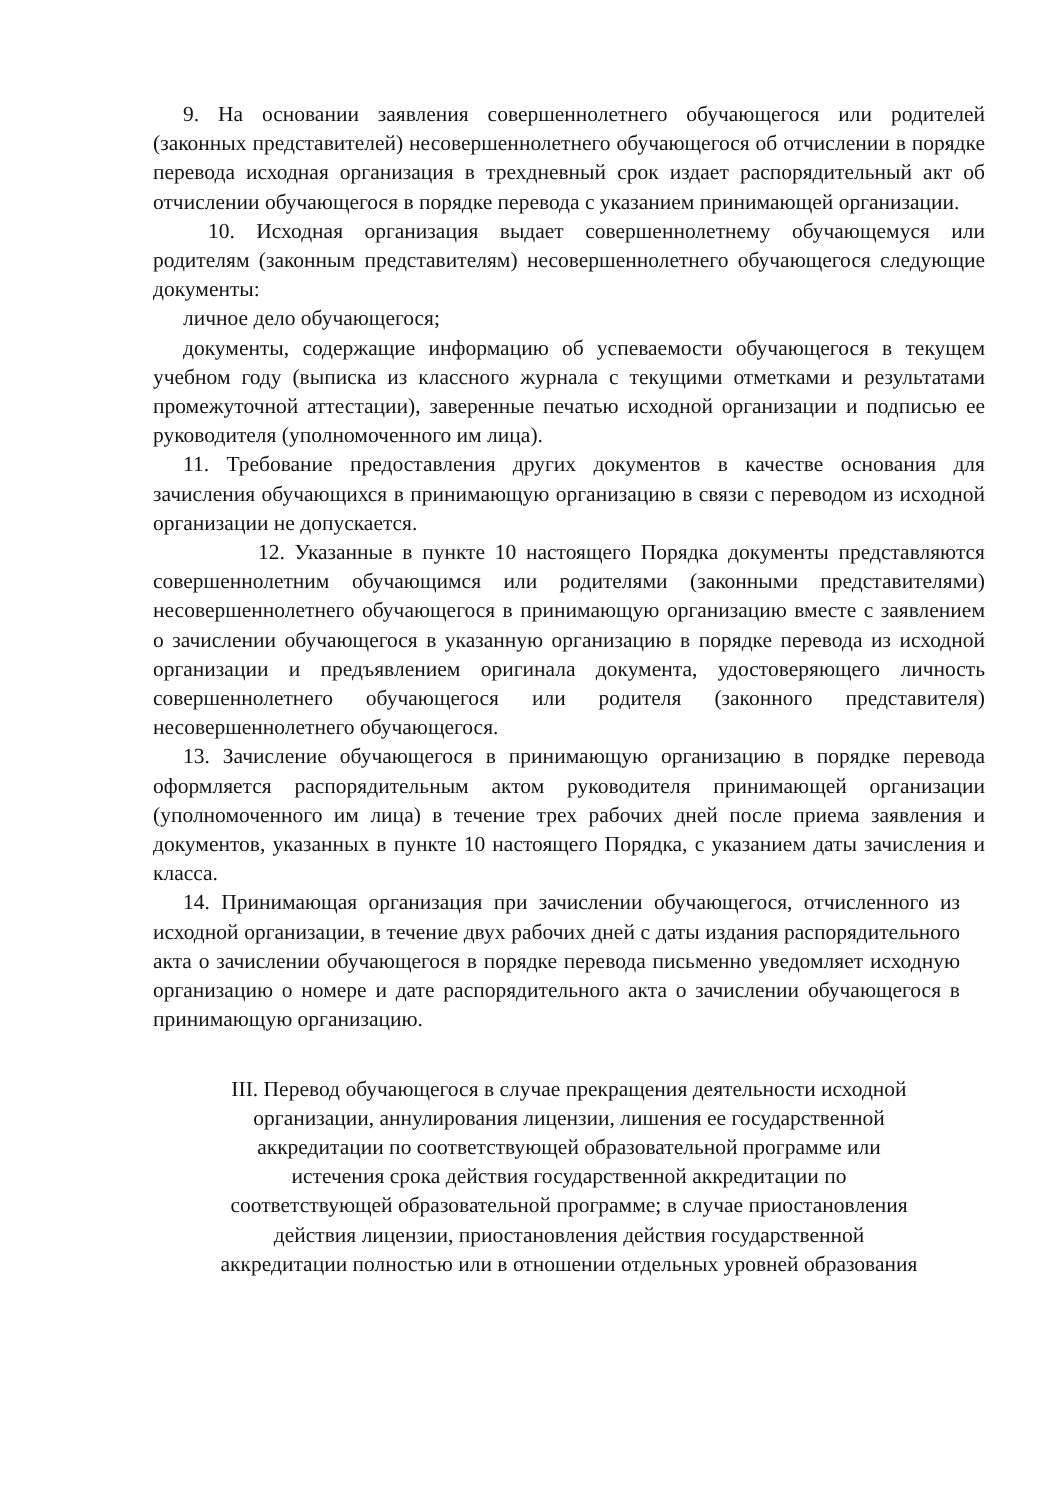9. На основании заявления совершеннолетнего обучающегося или родителей (законных представителей) несовершеннолетнего обучающегося об отчислении в порядке перевода исходная организация в трехдневный срок издает распорядительный акт об отчислении обучающегося в порядке перевода с указанием принимающей организации.
10. Исходная организация выдает совершеннолетнему обучающемуся или родителям (законным представителям) несовершеннолетнего обучающегося следующие документы:
личное дело обучающегося;
документы, содержащие информацию об успеваемости обучающегося в текущем учебном году (выписка из классного журнала с текущими отметками и результатами промежуточной аттестации), заверенные печатью исходной организации и подписью ее руководителя (уполномоченного им лица).
11. Требование предоставления других документов в качестве основания для зачисления обучающихся в принимающую организацию в связи с переводом из исходной организации не допускается.
12. Указанные в пункте 10 настоящего Порядка документы представляются совершеннолетним обучающимся или родителями (законными представителями) несовершеннолетнего обучающегося в принимающую организацию вместе с заявлением о зачислении обучающегося в указанную организацию в порядке перевода из исходной организации и предъявлением оригинала документа, удостоверяющего личность совершеннолетнего обучающегося или родителя (законного представителя) несовершеннолетнего обучающегося.
13. Зачисление обучающегося в принимающую организацию в порядке перевода оформляется распорядительным актом руководителя принимающей организации (уполномоченного им лица) в течение трех рабочих дней после приема заявления и документов, указанных в пункте 10 настоящего Порядка, с указанием даты зачисления и класса.
14. Принимающая организация при зачислении обучающегося, отчисленного из исходной организации, в течение двух рабочих дней с даты издания распорядительного акта о зачислении обучающегося в порядке перевода письменно уведомляет исходную организацию о номере и дате распорядительного акта о зачислении обучающегося в принимающую организацию.
III. Перевод обучающегося в случае прекращения деятельности исходной
организации, аннулирования лицензии, лишения ее государственной
аккредитации по соответствующей образовательной программе или
истечения срока действия государственной аккредитации по
соответствующей образовательной программе; в случае приостановления
действия лицензии, приостановления действия государственной
аккредитации полностью или в отношении отдельных уровней образования